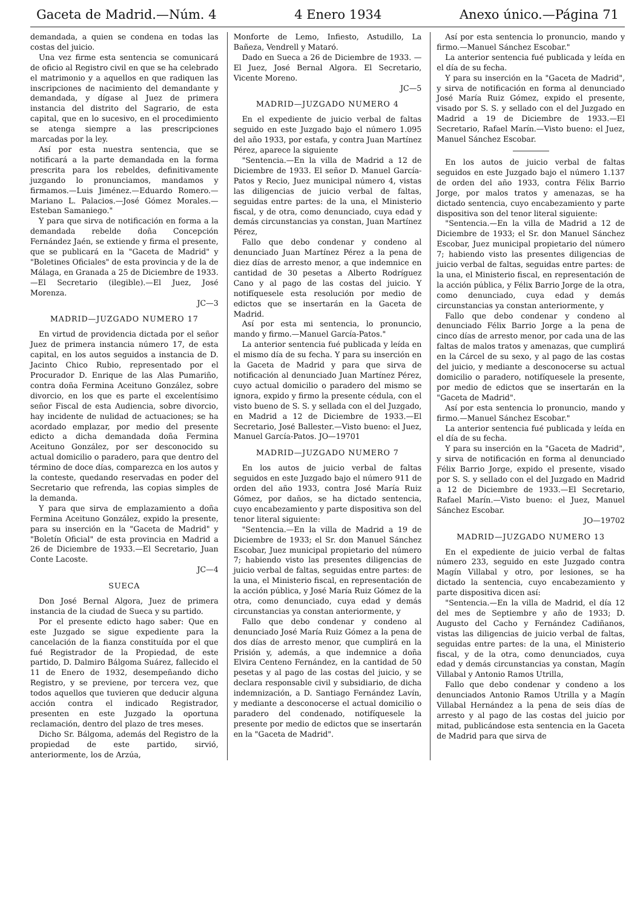Gaceta de Madrid.—Núm. 4 4 Enero 1934 Anexo único.—Página 71
demandada, a quien se condena en todas las costas del juicio.
Una vez firme esta sentencia se comunicará de oficio al Registro civil en que se ha celebrado el matrimonio y a aquellos en que radiquen las inscripciones de nacimiento del demandante y demandada, y dígase al Juez de primera instancia del distrito del Sagrario, de esta capital, que en lo sucesivo, en el procedimiento se atenga siempre a las prescripciones marcadas por la ley.
Así por esta nuestra sentencia, que se notificará a la parte demandada en la forma prescrita para los rebeldes, definitivamente juzgando lo pronunciamos, mandamos y firmamos.—Luis Jiménez.—Eduardo Romero.—Mariano L. Palacios.—José Gómez Morales.—Esteban Samaniego."
Y para que sirva de notificación en forma a la demandada rebelde doña Concepción Fernández Jaén, se extiende y firma el presente, que se publicará en la "Gaceta de Madrid" y "Boletines Oficiales" de esta provincia y de la de Málaga, en Granada a 25 de Diciembre de 1933.—El Secretario (ilegible).—El Juez, José Morenza.
JC—3
MADRID—JUZGADO NUMERO 17
En virtud de providencia dictada por el señor Juez de primera instancia número 17, de esta capital, en los autos seguidos a instancia de D. Jacinto Chico Rubio, representado por el Procurador D. Enrique de las Alas Pumariño, contra doña Fermina Aceituno González, sobre divorcio, en los que es parte el excelentísimo señor Fiscal de esta Audiencia, sobre divorcio, hay incidente de nulidad de actuaciones; se ha acordado emplazar, por medio del presente edicto a dicha demandada doña Fermina Aceituno González, por ser desconocido su actual domicilio o paradero, para que dentro del término de doce días, comparezca en los autos y la conteste, quedando reservadas en poder del Secretario que refrenda, las copias simples de la demanda.
Y para que sirva de emplazamiento a doña Fermina Aceituno González, expido la presente, para su inserción en la "Gaceta de Madrid" y "Boletín Oficial" de esta provincia en Madrid a 26 de Diciembre de 1933.—El Secretario, Juan Conte Lacoste.
JC—4
SUECA
Don José Bernal Algora, Juez de primera instancia de la ciudad de Sueca y su partido.
Por el presente edicto hago saber: Que en este Juzgado se sigue expediente para la cancelación de la fianza constituída por el que fué Registrador de la Propiedad, de este partido, D. Dalmiro Bálgoma Suárez, fallecido el 11 de Enero de 1932, desempeñando dicho Registro, y se previene, por tercera vez, que todos aquellos que tuvieren que deducir alguna acción contra el indicado Registrador, presenten en este Juzgado la oportuna reclamación, dentro del plazo de tres meses.
Dicho Sr. Bálgoma, además del Registro de la propiedad de este partido, sirvió, anteriormente, los de Arzúa,
Monforte de Lemo, Infiesto, Astudillo, La Bañeza, Vendrell y Mataró.
Dado en Sueca a 26 de Diciembre de 1933. — El Juez, José Bernal Algora. El Secretario, Vicente Moreno.
JC—5
MADRID—JUZGADO NUMERO 4
En el expediente de juicio verbal de faltas seguido en este Juzgado bajo el número 1.095 del año 1933, por estafa, y contra Juan Martínez Pérez, aparece la siguiente
"Sentencia.—En la villa de Madrid a 12 de Diciembre de 1933. El señor D. Manuel García-Patos y Recio, Juez municipal número 4, vistas las diligencias de juicio verbal de faltas, seguidas entre partes: de la una, el Ministerio fiscal, y de otra, como denunciado, cuya edad y demás circunstancias ya constan, Juan Martínez Pérez,
Fallo que debo condenar y condeno al denunciado Juan Martínez Pérez a la pena de diez días de arresto menor, a que indemnice en cantidad de 30 pesetas a Alberto Rodríguez Cano y al pago de las costas del juicio. Y notifíquesele esta resolución por medio de edictos que se insertarán en la Gaceta de Madrid.
Así por esta mi sentencia, lo pronuncio, mando y firmo.—Manuel García-Patos."
La anterior sentencia fué publicada y leída en el mismo día de su fecha. Y para su inserción en la Gaceta de Madrid y para que sirva de notificación al denunciado Juan Martínez Pérez, cuyo actual domicilio o paradero del mismo se ignora, expido y firmo la presente cédula, con el visto bueno de S. S. y sellada con el del Juzgado, en Madrid a 12 de Diciembre de 1933.—El Secretario, José Ballester.—Visto bueno: el Juez, Manuel García-Patos. JO—19701
MADRID—JUZGADO NUMERO 7
En los autos de juicio verbal de faltas seguidos en este Juzgado bajo el número 911 de orden del año 1933, contra José María Ruiz Gómez, por daños, se ha dictado sentencia, cuyo encabezamiento y parte dispositiva son del tenor literal siguiente:
"Sentencia.—En la villa de Madrid a 19 de Diciembre de 1933; el Sr. don Manuel Sánchez Escobar, Juez municipal propietario del número 7; habiendo visto las presentes diligencias de juicio verbal de faltas, seguidas entre partes: de la una, el Ministerio fiscal, en representación de la acción pública, y José María Ruiz Gómez de la otra, como denunciado, cuya edad y demás circunstancias ya constan anteriormente, y
Fallo que debo condenar y condeno al denunciado José María Ruiz Gómez a la pena de dos días de arresto menor, que cumplirá en la Prisión y, además, a que indemnice a doña Elvira Centeno Fernández, en la cantidad de 50 pesetas y al pago de las costas del juicio, y se declara responsable civil y subsidiario, de dicha indemnización, a D. Santiago Fernández Lavín, y mediante a desconocerse el actual domicilio o paradero del condenado, notifíquesele la presente por medio de edictos que se insertarán en la "Gaceta de Madrid".
Así por esta sentencia lo pronuncio, mando y firmo.—Manuel Sánchez Escobar."
La anterior sentencia fué publicada y leída en el día de su fecha.
Y para su inserción en la "Gaceta de Madrid", y sirva de notificación en forma al denunciado José María Ruiz Gómez, expido el presente, visado por S. S. y sellado con el del Juzgado en Madrid a 19 de Diciembre de 1933.—El Secretario, Rafael Marín.—Visto bueno: el Juez, Manuel Sánchez Escobar.
En los autos de juicio verbal de faltas seguidos en este Juzgado bajo el número 1.137 de orden del año 1933, contra Félix Barrio Jorge, por malos tratos y amenazas, se ha dictado sentencia, cuyo encabezamiento y parte dispositiva son del tenor literal siguiente:
"Sentencia.—En la villa de Madrid a 12 de Diciembre de 1933; el Sr. don Manuel Sánchez Escobar, Juez municipal propietario del número 7; habiendo visto las presentes diligencias de juicio verbal de faltas, seguidas entre partes: de la una, el Ministerio fiscal, en representación de la acción pública, y Félix Barrio Jorge de la otra, como denunciado, cuya edad y demás circunstancias ya constan anteriormente, y
Fallo que debo condenar y condeno al denunciado Félix Barrio Jorge a la pena de cinco días de arresto menor, por cada una de las faltas de malos tratos y amenazas, que cumplirá en la Cárcel de su sexo, y al pago de las costas del juicio, y mediante a desconocerse su actual domicilio o paradero, notifíquesele la presente, por medio de edictos que se insertarán en la "Gaceta de Madrid".
Así por esta sentencia lo pronuncio, mando y firmo.—Manuel Sánchez Escobar."
La anterior sentencia fué publicada y leída en el día de su fecha.
Y para su inserción en la "Gaceta de Madrid", y sirva de notificación en forma al denunciado Félix Barrio Jorge, expido el presente, visado por S. S. y sellado con el del Juzgado en Madrid a 12 de Diciembre de 1933.—El Secretario, Rafael Marín.—Visto bueno: el Juez, Manuel Sánchez Escobar.
JO—19702
MADRID—JUZGADO NUMERO 13
En el expediente de juicio verbal de faltas número 233, seguido en este Juzgado contra Magín Villabal y otro, por lesiones, se ha dictado la sentencia, cuyo encabezamiento y parte dispositiva dicen así:
"Sentencia.—En la villa de Madrid, el día 12 del mes de Septiembre y año de 1933; D. Augusto del Cacho y Fernández Cadiñanos, vistas las diligencias de juicio verbal de faltas, seguidas entre partes: de la una, el Ministerio fiscal, y de la otra, como denunciados, cuya edad y demás circunstancias ya constan, Magín Villabal y Antonio Ramos Utrilla,
Fallo que debo condenar y condeno a los denunciados Antonio Ramos Utrilla y a Magín Villabal Hernández a la pena de seis días de arresto y al pago de las costas del juicio por mitad, publicándose esta sentencia en la Gaceta de Madrid para que sirva de